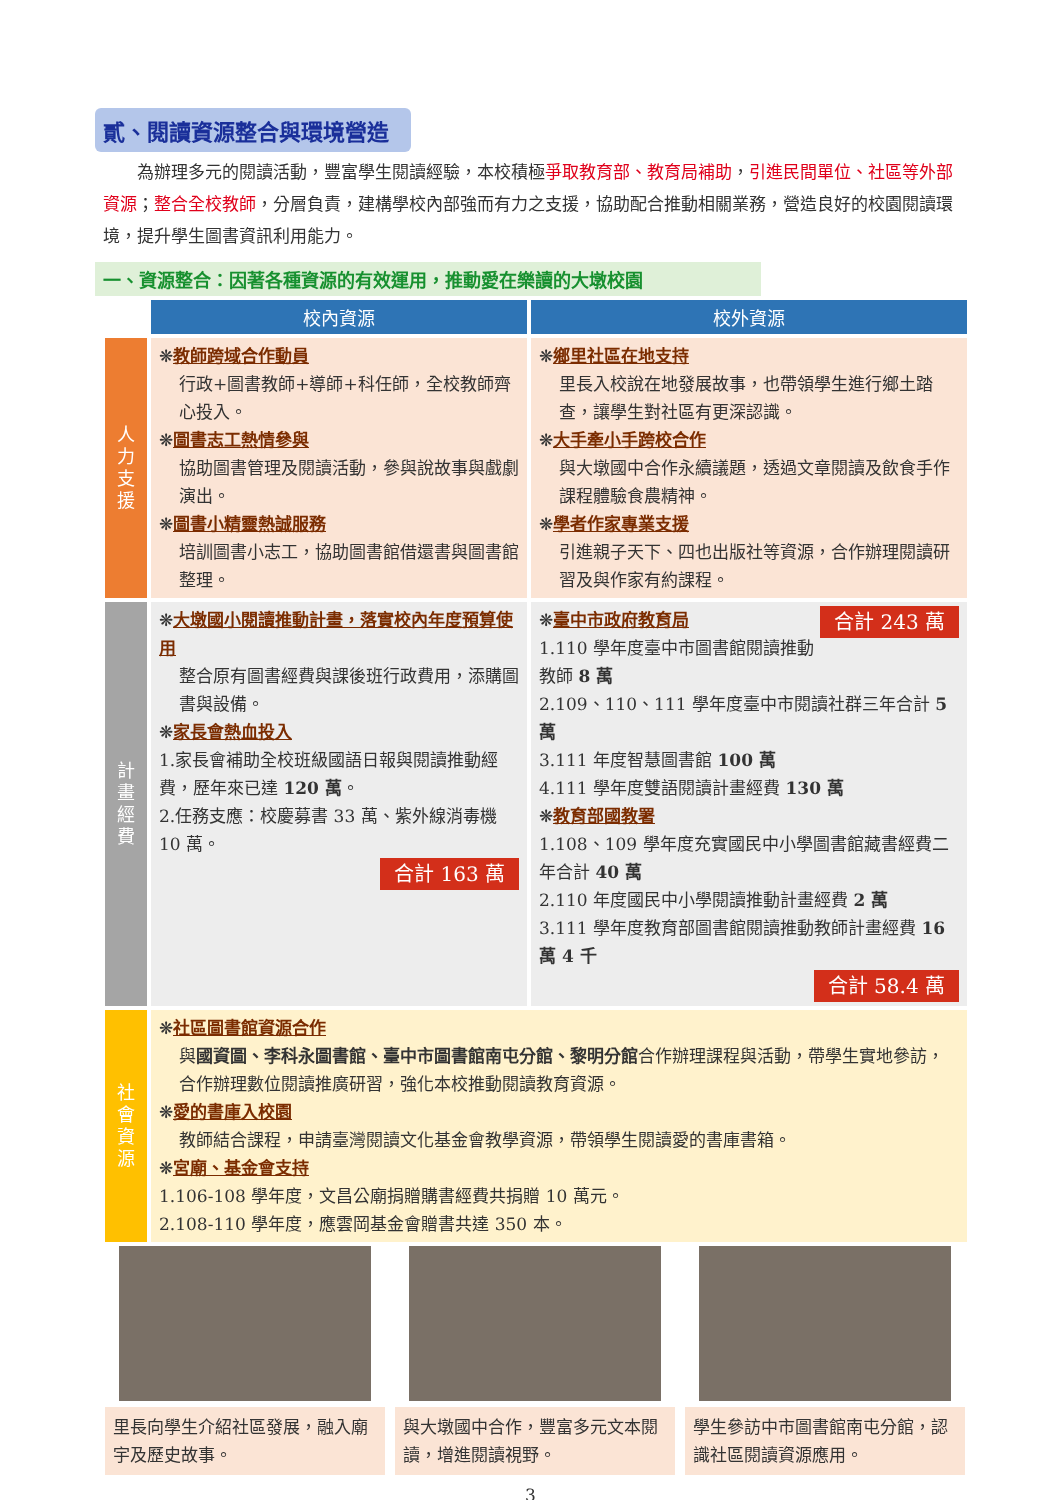貳、閱讀資源整合與環境營造
為辦理多元的閱讀活動，豐富學生閱讀經驗，本校積極爭取教育部、教育局補助，引進民間單位、社區等外部資源；整合全校教師，分層負責，建構學校內部強而有力之支援，協助配合推動相關業務，營造良好的校園閱讀環境，提升學生圖書資訊利用能力。
一、資源整合：因著各種資源的有效運用，推動愛在樂讀的大墩校園
| | 校內資源 | 校外資源 |
| 人 力 支 援 | ❋ 教師跨域合作動員 行政+圖書教師+導師+科任師，全校教師齊心投入。 ❋ 圖書志工熱情參與 協助圖書管理及閱讀活動，參與說故事與戲劇演出。 ❋ 圖書小精靈熱誠服務 培訓圖書小志工，協助圖書館借還書與圖書館整理。 | ❋ 鄉里社區在地支持 里長入校說在地發展故事，也帶領學生進行鄉土踏查，讓學生對社區有更深認識。 ❋ 大手牽小手跨校合作 與大墩國中合作永續議題，透過文章閱讀及飲食手作課程體驗食農精神。 ❋ 學者作家專業支援 引進親子天下、四也出版社等資源，合作辦理閱讀研習及與作家有約課程。 |
| 計 畫 經 費 | ❋ 大墩國小閱讀推動計畫，落實校內年度預算使用 整合原有圖書經費與課後班行政費用，添購圖書與設備。 ❋ 家長會熱血投入 1.家長會補助全校班級國語日報與閱讀推動經費，歷年來已達 120 萬 。 2.任務支應：校慶募書 33 萬、紫外線消毒機 10 萬。 合計 163 萬 | 合計 243 萬 ❋ 臺中市政府教育局 1.110 學年度臺中市圖書館閱讀推動教師 8 萬 2.109、110、111 學年度臺中市閱讀社群三年合計 5 萬 3.111 年度智慧圖書館 100 萬 4.111 學年度雙語閱讀計畫經費 130 萬 ❋ 教育部國教署 1.108、109 學年度充實國民中小學圖書館藏書經費二年合計 40 萬 2.110 年度國民中小學閱讀推動計畫經費 2 萬 3.111 學年度教育部圖書館閱讀推動教師計畫經費 16 萬 4 千 合計 58.4 萬 |
| 社 會 資 源 | ❋ 社區圖書館資源合作 與 國資圖、李科永圖書館、臺中市圖書館南屯分館、黎明分館 合作辦理課程與活動，帶學生實地參訪，合作辦理數位閱讀推廣研習，強化本校推動閱讀教育資源。 ❋ 愛的書庫入校園 教師結合課程，申請臺灣閱讀文化基金會教學資源，帶領學生閱讀愛的書庫書箱。 ❋ 宮廟、基金會支持 1.106-108 學年度，文昌公廟捐贈購書經費共捐贈 10 萬元。 2.108-110 學年度，應雲岡基金會贈書共達 350 本。 | |
里長向學生介紹社區發展，融入廟宇及歷史故事。
與大墩國中合作，豐富多元文本閱讀，增進閱讀視野。
學生參訪中市圖書館南屯分館，認識社區閱讀資源應用。
3